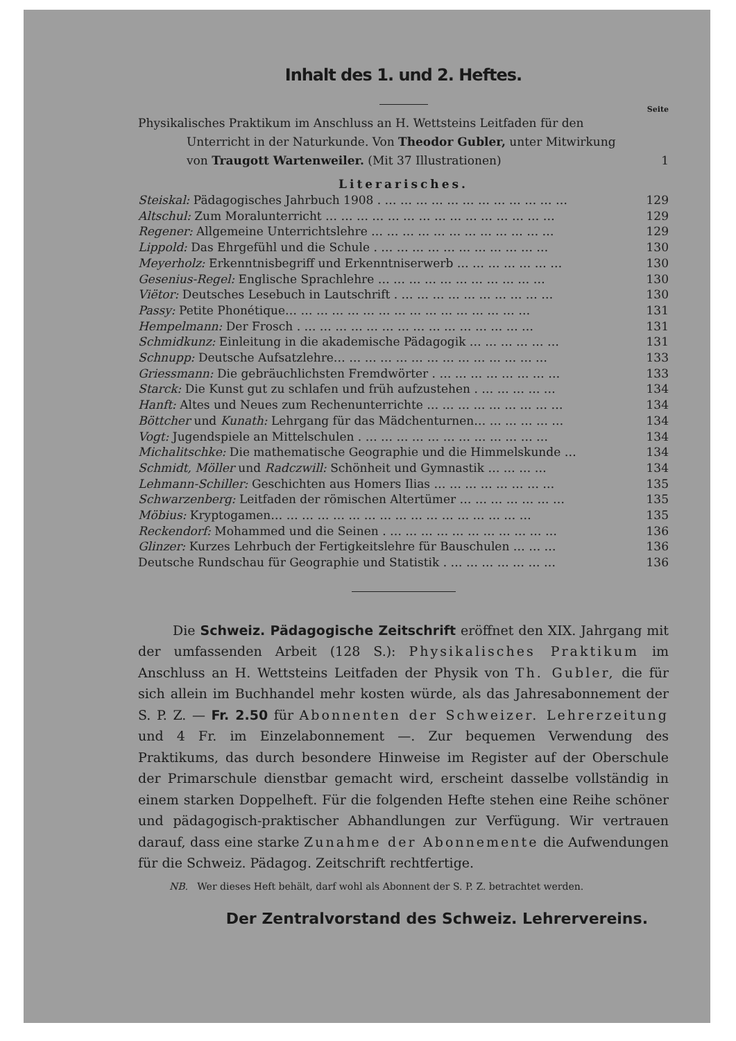Inhalt des 1. und 2. Heftes.
Seite
Physikalisches Praktikum im Anschluss an H. Wettsteins Leitfaden für den Unterricht in der Naturkunde. Von Theodor Gubler, unter Mitwirkung von Traugott Wartenweiler. (Mit 37 Illustrationen) 1
Literarisches.
Steiskal: Pädagogisches Jahrbuch 1908 . … … … … … … … … … … … … 129
Altschul: Zum Moralunterricht … … … … … … … … … … … … … … … 129
Regener: Allgemeine Unterrichtslehre … … … … … … … … … … … … 129
Lippold: Das Ehrgefühl und die Schule . … … … … … … … … … … … 130
Meyerholz: Erkenntnisbegriff und Erkenntniserwerb … … … … … … … 130
Gesenius-Regel: Englische Sprachlehre … … … … … … … … … … … 130
Viëtor: Deutsches Lesebuch in Lautschrift . … … … … … … … … … … 130
Passy: Petite Phonétique… … … … … … … … … … … … … … … … 131
Hempelmann: Der Frosch . … … … … … … … … … … … … … … … 131
Schmidkunz: Einleitung in die akademische Pädagogik … … … … … … 131
Schnupp: Deutsche Aufsatzlehre… … … … … … … … … … … … … … 133
Griessmann: Die gebräuchlichsten Fremdwörter . … … … … … … … … 133
Starck: Die Kunst gut zu schlafen und früh aufzustehen . … … … … … 134
Hanft: Altes und Neues zum Rechenunterrichte … … … … … … … … … 134
Böttcher und Kunath: Lehrgang für das Mädchenturnen… … … … … … 134
Vogt: Jugendspiele an Mittelschulen . … … … … … … … … … … … … 134
Michalitschke: Die mathematische Geographie und die Himmelskunde … 134
Schmidt, Möller und Radczwill: Schönheit und Gymnastik … … … … 134
Lehmann-Schiller: Geschichten aus Homers Ilias … … … … … … … … 135
Schwarzenberg: Leitfaden der römischen Altertümer … … … … … … … 135
Möbius: Kryptogamen… … … … … … … … … … … … … … … … … 135
Reckendorf: Mohammed und die Seinen . … … … … … … … … … … … 136
Glinzer: Kurzes Lehrbuch der Fertigkeitslehre für Bauschulen … … … 136
Deutsche Rundschau für Geographie und Statistik . … … … … … … … 136
Die Schweiz. Pädagogische Zeitschrift eröffnet den XIX. Jahrgang mit der umfassenden Arbeit (128 S.): Physikalisches Praktikum im Anschluss an H. Wettsteins Leitfaden der Physik von Th. Gubler, die für sich allein im Buchhandel mehr kosten würde, als das Jahresabonnement der S. P. Z. — Fr. 2.50 für Abonnenten der Schweizer. Lehrerzeitung und 4 Fr. im Einzelabonnement —. Zur bequemen Verwendung des Praktikums, das durch besondere Hinweise im Register auf der Oberschule der Primarschule dienstbar gemacht wird, erscheint dasselbe vollständig in einem starken Doppelheft. Für die folgenden Hefte stehen eine Reihe schöner und pädagogisch-praktischer Abhandlungen zur Verfügung. Wir vertrauen darauf, dass eine starke Zunahme der Abonnemente die Aufwendungen für die Schweiz. Pädagog. Zeitschrift rechtfertige.
NB. Wer dieses Heft behält, darf wohl als Abonnent der S. P. Z. betrachtet werden.
Der Zentralvorstand des Schweiz. Lehrervereins.